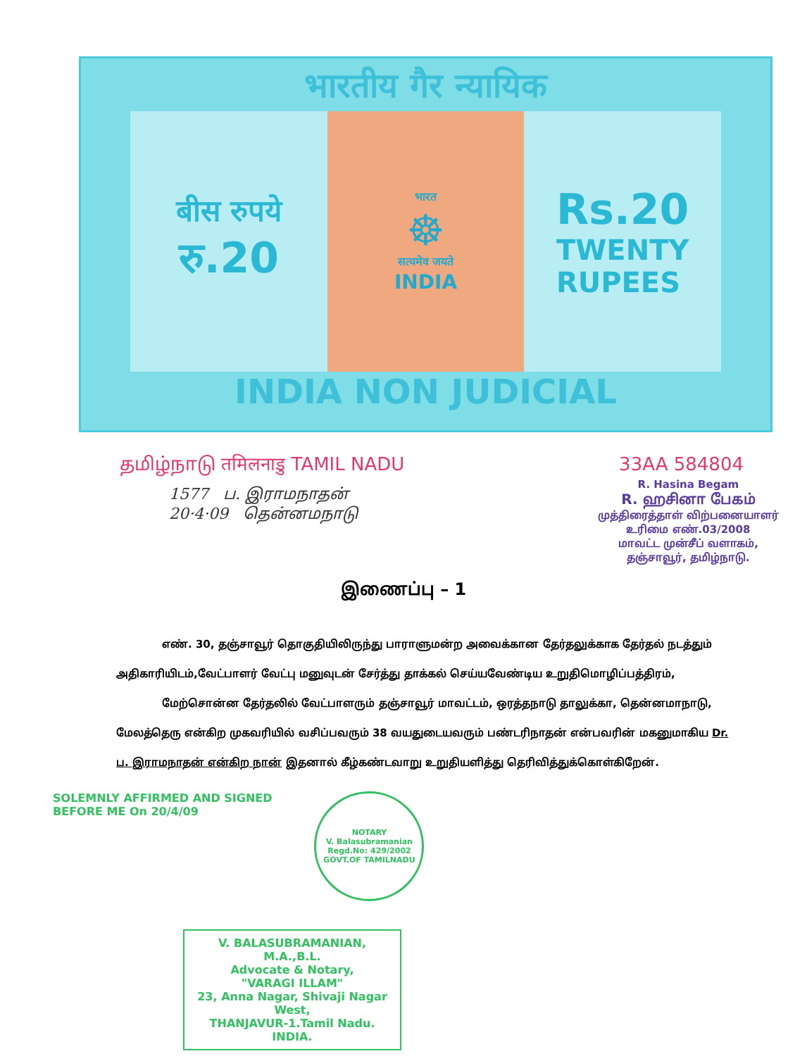भारतीय गैर न्यायिक
बीस रुपये
रु.20
भारत
☸
सत्यमेव जयते
INDIA
Rs.20
TWENTY
RUPEES
INDIA NON JUDICIAL
தமிழ்நாடு तमिलनाडु TAMIL NADU 33AA 584804
1577 ப. இராமநாதன்
20·4·09 தென்னமநாடு
R. Hasina Begam
R. ஹசினா பேகம்
முத்திரைத்தாள் விற்பனையாளர்
உரிமை எண்.03/2008
மாவட்ட முன்சீப் வளாகம்,
தஞ்சாவூர், தமிழ்நாடு.
இணைப்பு – 1
எண். 30, தஞ்சாவூர் தொகுதியிலிருந்து பாராளுமன்ற அவைக்கான தேர்தலுக்காக தேர்தல் நடத்தும் அதிகாரியிடம்,வேட்பாளர் வேட்பு மனுவுடன் சேர்த்து தாக்கல் செய்யவேண்டிய உறுதிமொழிப்பத்திரம்,
மேற்சொன்ன தேர்தலில் வேட்பாளரும் தஞ்சாவூர் மாவட்டம், ஒரத்தநாடு தாலுக்கா, தென்னமாநாடு, மேலத்தெரு என்கிற முகவரியில் வசிப்பவரும் 38 வயதுடையவரும் பண்டரிநாதன் என்பவரின் மகனுமாகிய Dr. ப. இராமநாதன் என்கிற நான் இதனால் கீழ்கண்டவாறு உறுதியளித்து தெரிவித்துக்கொள்கிறேன்.
SOLEMNLY AFFIRMED AND SIGNED
BEFORE ME On 20/4/09
NOTARY
V. Balasubramanian
Regd.No: 429/2002
GOVT.OF TAMILNADU
V. BALASUBRAMANIAN, M.A.,B.L.
Advocate & Notary,
"VARAGI ILLAM"
23, Anna Nagar, Shivaji Nagar West,
THANJAVUR-1.Tamil Nadu. INDIA.